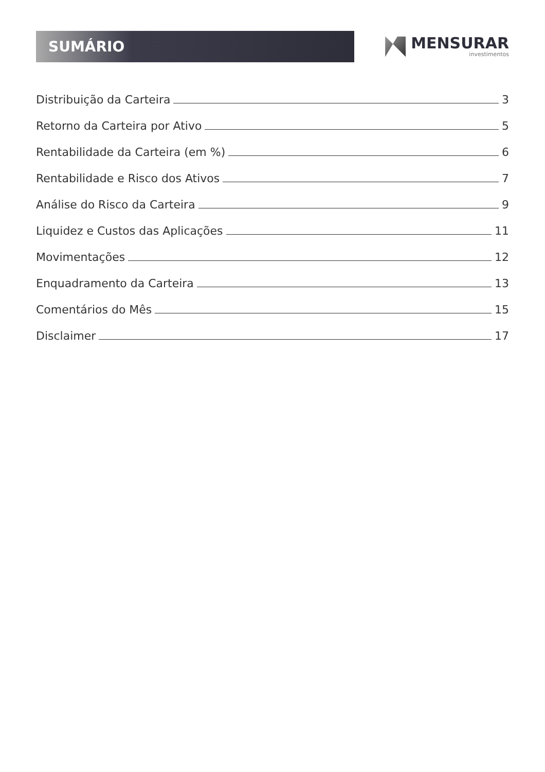SUMÁRIO
MENSURAR
investimentos
Distribuição da Carteira 3
Retorno da Carteira por Ativo 5
Rentabilidade da Carteira (em %) 6
Rentabilidade e Risco dos Ativos 7
Análise do Risco da Carteira 9
Liquidez e Custos das Aplicações 11
Movimentações 12
Enquadramento da Carteira 13
Comentários do Mês 15
Disclaimer 17